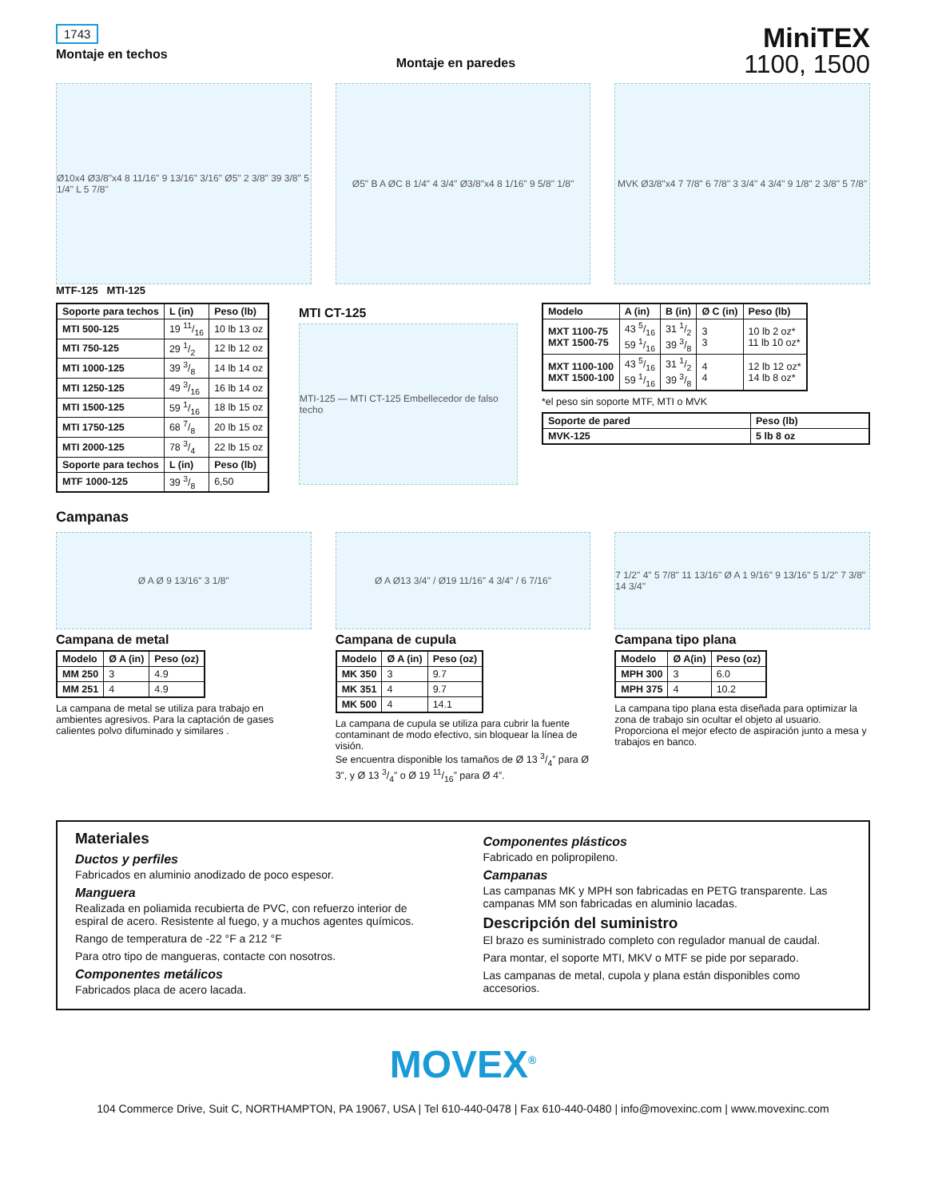1743
Montaje en techos
Montaje en paredes
MiniTEX
1100, 1500
Ø10x4 Ø3/8"x4 8 11/16" 9 13/16" 3/16" Ø5" 2 3/8" 39 3/8" 5 1/4" L 5 7/8"
MTF-125 MTI-125
Ø5" B A ØC 8 1/4" 4 3/4" Ø3/8"x4 8 1/16" 9 5/8" 1/8"
MVK Ø3/8"x4 7 7/8" 6 7/8" 3 3/4" 4 3/4" 9 1/8" 2 3/8" 5 7/8"
| Soporte para techos | L (in) | Peso (lb) |
| --- | --- | --- |
| MTI 500-125 | 19 11/16 | 10 lb 13 oz |
| MTI 750-125 | 29 1/2 | 12 lb 12 oz |
| MTI 1000-125 | 39 3/8 | 14 lb 14 oz |
| MTI 1250-125 | 49 3/16 | 16 lb 14 oz |
| MTI 1500-125 | 59 1/16 | 18 lb 15 oz |
| MTI 1750-125 | 68 7/8 | 20 lb 15 oz |
| MTI 2000-125 | 78 3/4 | 22 lb 15 oz |
| Soporte para techos | L (in) | Peso (lb) |
| MTF 1000-125 | 39 3/8 | 6,50 |
MTI CT-125
MTI-125 — MTI CT-125 Embellecedor de falso techo
| Modelo | A (in) | B (in) | Ø C (in) | Peso (lb) |
| --- | --- | --- | --- | --- |
| MXT 1100-75 MXT 1500-75 | 43 5/16 59 1/16 | 31 1/2 39 3/8 | 3 3 | 10 lb 2 oz* 11 lb 10 oz* |
| MXT 1100-100 MXT 1500-100 | 43 5/16 59 1/16 | 31 1/2 39 3/8 | 4 4 | 12 lb 12 oz* 14 lb 8 oz* |
*el peso sin soporte MTF, MTI o MVK
| Soporte de pared | Peso (lb) |
| --- | --- |
| MVK-125 | 5 lb 8 oz |
Campanas
Ø A Ø 9 13/16" 3 1/8"
Campana de metal
| Modelo | Ø A (in) | Peso (oz) |
| --- | --- | --- |
| MM 250 | 3 | 4.9 |
| MM 251 | 4 | 4.9 |
La campana de metal se utiliza para trabajo en ambientes agresivos. Para la captación de gases calientes polvo difuminado y similares .
Ø A Ø13 3/4" / Ø19 11/16" 4 3/4" / 6 7/16"
Campana de cupula
| Modelo | Ø A (in) | Peso (oz) |
| --- | --- | --- |
| MK 350 | 3 | 9.7 |
| MK 351 | 4 | 9.7 |
| MK 500 | 4 | 14.1 |
La campana de cupula se utiliza para cubrir la fuente contaminant de modo efectivo, sin bloquear la línea de visión.
Se encuentra disponible los tamaños de Ø 13 3/4” para Ø 3”, y Ø 13 3/4” o Ø 19 11/16” para Ø 4”.
7 1/2" 4" 5 7/8" 11 13/16" Ø A 1 9/16" 9 13/16" 5 1/2" 7 3/8" 14 3/4"
Campana tipo plana
| Modelo | Ø A(in) | Peso (oz) |
| --- | --- | --- |
| MPH 300 | 3 | 6.0 |
| MPH 375 | 4 | 10.2 |
La campana tipo plana esta diseñada para optimizar la zona de trabajo sin ocultar el objeto al usuario. Proporciona el mejor efecto de aspiración junto a mesa y trabajos en banco.
Materiales
Ductos y perfiles
Fabricados en aluminio anodizado de poco espesor.
Manguera
Realizada en poliamida recubierta de PVC, con refuerzo interior de espiral de acero. Resistente al fuego, y a muchos agentes químicos.
Rango de temperatura de -22 °F a 212 °F
Para otro tipo de mangueras, contacte con nosotros.
Componentes metálicos
Fabricados placa de acero lacada.
Componentes plásticos
Fabricado en polipropileno.
Campanas
Las campanas MK y MPH son fabricadas en PETG transparente. Las campanas MM son fabricadas en aluminio lacadas.
Descripción del suministro
El brazo es suministrado completo con regulador manual de caudal.
Para montar, el soporte MTI, MKV o MTF se pide por separado.
Las campanas de metal, cupola y plana están disponibles como accesorios.
MOVEX<sup>®</sup>
104 Commerce Drive, Suit C, NORTHAMPTON, PA 19067, USA | Tel 610-440-0478 | Fax 610-440-0480 | info@movexinc.com | www.movexinc.com